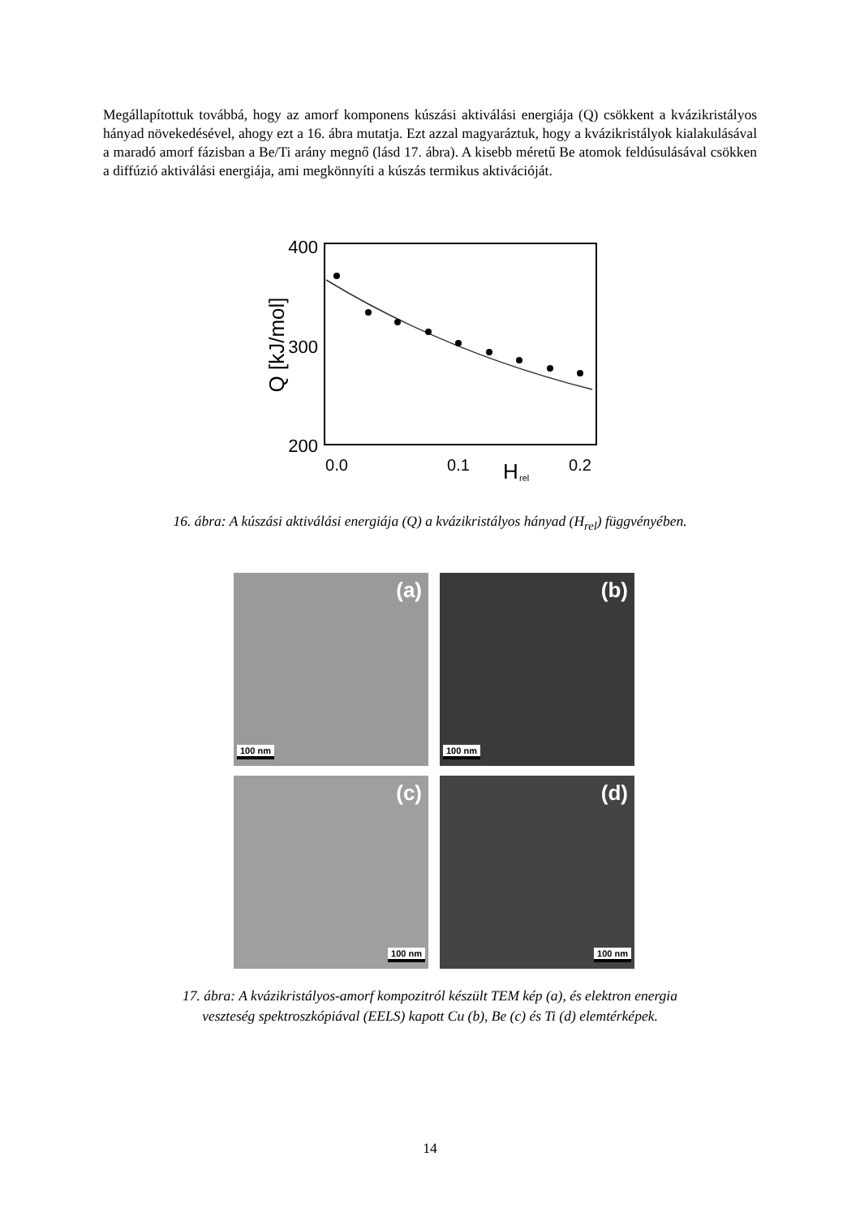Megállapítottuk továbbá, hogy az amorf komponens kúszási aktiválási energiája (Q) csökkent a kvázikristályos hányad növekedésével, ahogy ezt a 16. ábra mutatja. Ezt azzal magyaráztuk, hogy a kvázikristályok kialakulásával a maradó amorf fázisban a Be/Ti arány megnő (lásd 17. ábra). A kisebb méretű Be atomok feldúsulásával csökken a diffúzió aktiválási energiája, ami megkönnyíti a kúszás termikus aktivációját.
400
300
200
0.0
0.1
0.2
H
rel
Q [kJ/mol]
16. ábra: A kúszási aktiválási energiája (Q) a kvázikristályos hányad (H<sub>rel</sub>) függvényében.
(a)
100 nm
(b)
100 nm
(c)
100 nm
(d)
100 nm
17. ábra: A kvázikristályos-amorf kompozitról készült TEM kép (a), és elektron energia
veszteség spektroszkópiával (EELS) kapott Cu (b), Be (c) és Ti (d) elemtérképek.
14